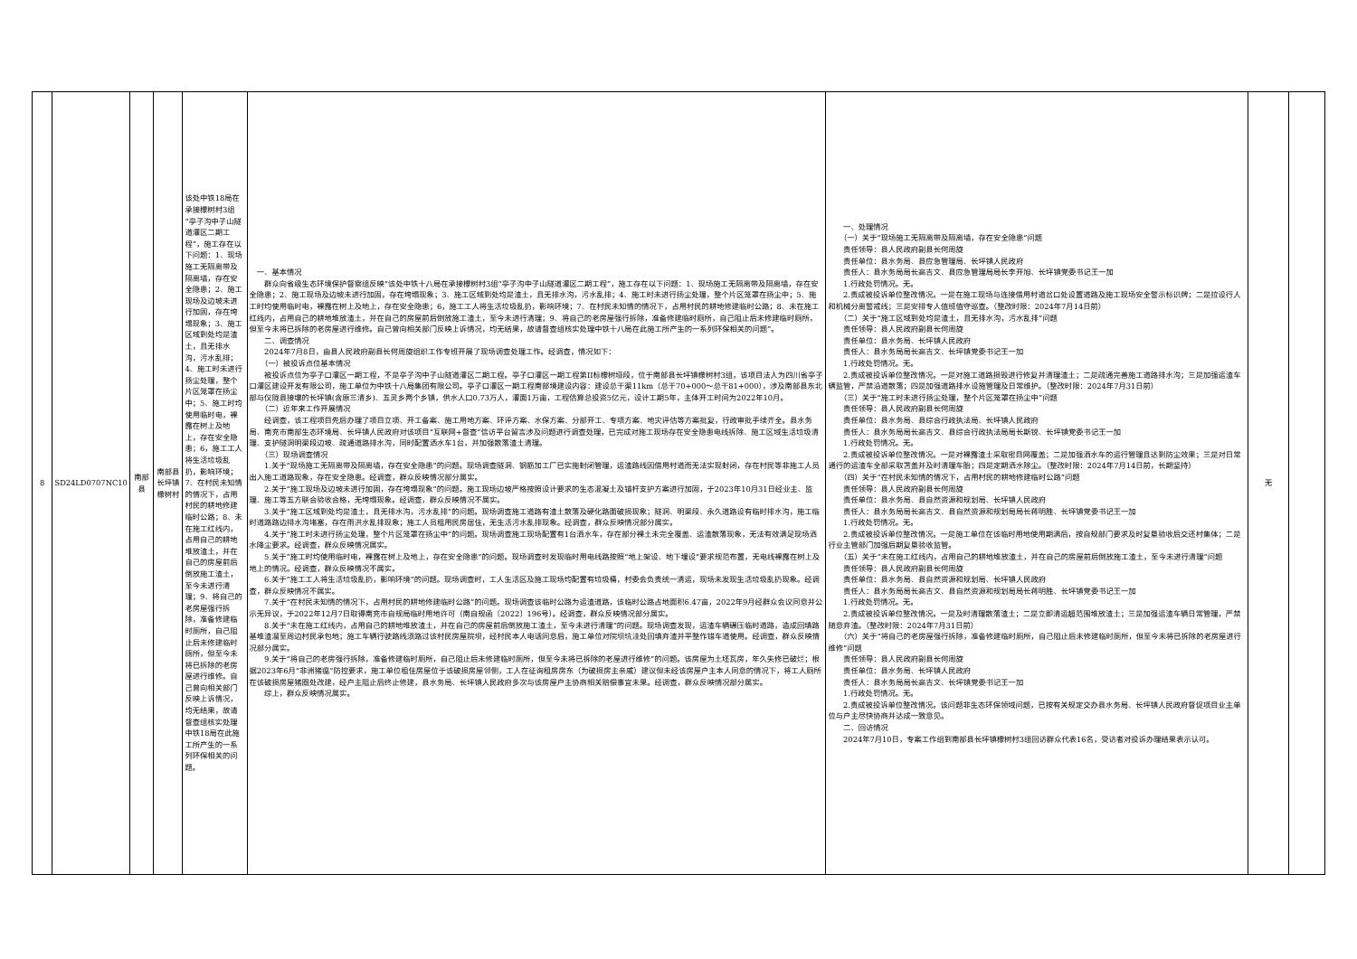| 8 | SD24LD0707NC10 | 南部县 | 南部县长坪镇檬树村 | 该处中铁18局在承接檬树村3组“亭子沟中子山隧道灌区二期工程”，施工存在以下问题：1、现场施工无隔离带及隔离墙，存在安全隐患；2、施工现场及边坡未进行加固，存在垮塌现象；3、施工区域到处均是渣土，且无排水沟，污水乱排；4、施工时未进行扬尘处理，整个片区笼罩在扬尘中；5、施工时均使用临时电，裸露在树上及地上，存在安全隐患；6，施工工人将生活垃圾乱扔，影响环境；7、在村民未知情的情况下，占用村民的耕地修建临时公路；8、未在施工红线内，占用自己的耕地堆放渣土，并在自己的房屋前后倒放施工渣土，至今未进行清理；9、将自己的老房屋强行拆除，准备修建临时厕所，自己阻止后未修建临时厕所，但至今未将已拆除的老房屋进行维修。自己曾向相关部门反映上诉情况，均无结果，故请督查组核实处理中铁18局在此施工所产生的一系列环保相关的问题。 | 一、基本情况 群众向省级生态环境保护督察组反映“该处中铁十八局在承接檬树村3组“亭子沟中子山隧道灌区二期工程”，施工存在以下问题：1、现场施工无隔离带及隔离墙，存在安全隐患；2、施工现场及边坡未进行加固，存在垮塌现象；3、施工区域到处均是渣土，且无排水沟，污水乱排；4、施工时未进行扬尘处理，整个片区笼罩在扬尘中；5、施工时均使用临时电，裸露在树上及地上，存在安全隐患；6，施工工人将生活垃圾乱扔，影响环境；7、在村民未知情的情况下，占用村民的耕地修建临时公路；8、未在施工红线内，占用自己的耕地堆放渣土，并在自己的房屋前后倒放施工渣土，至今未进行清理；9、将自己的老房屋强行拆除，准备修建临时厕所，自己阻止后未修建临时厕所，但至今未将已拆除的老房屋进行维修。自己曾向相关部门反映上诉情况，均无结果，故请督查组核实处理中铁十八局在此施工所产生的一系列环保相关的问题”。 二、调查情况 2024年7月8日，由县人民政府副县长何周旋组织工作专班开展了现场调查处理工作。经调查，情况如下： （一）被投诉点位基本情况 被投诉点位为亭子口灌区一期工程，不是亭子沟中子山隧道灌区二期工程。亭子口灌区一期工程第II标檬树垭段，位于南部县长坪镇檬树村3组，该项目法人为四川省亭子口灌区建设开发有限公司，施工单位为中铁十八局集团有限公司。亭子口灌区一期工程南部境建设内容：建设总干渠11km（总干70+000～总干81+000），涉及南部县东北部与仪陇县接壤的长坪镇(含原三清乡)、五灵乡两个乡镇，供水人口0.73万人，灌面1万亩，工程估算总投资5亿元，设计工期5年，主体开工时间为2022年10月。 （二）近年来工作开展情况 经调查，该工程项目先后办理了项目立项、开工备案、施工用地方案、环评方案、水保方案、分部开工、专项方案、地灾评估等方案批复，行政审批手续齐全。县水务局、南充市南部生态环境局、长坪镇人民政府对该项目“互联网+督查”信访平台留言涉及问题进行调查处理，已完成对施工现场存在安全隐患电线拆除、施工区域生活垃圾清理、支护隧洞明渠段边坡、疏通道路排水沟，同时配置洒水车1台，并加强散落渣土清理。 （三）现场调查情况 1.关于“现场施工无隔离带及隔离墙，存在安全隐患”的问题。现场调查隧洞、钢筋加工厂已实施封闭管理，运渣路线因借用村道而无法实现封闭，存在村民等非施工人员出入施工道路现象，存在安全隐患。经调查，群众反映情况部分属实。 2.关于“施工现场及边坡未进行加固，存在垮塌现象”的问题。施工现场边坡严格按照设计要求的生态混凝土及锚杆支护方案进行加固，于2023年10月31日经业主、监理、施工等五方联合验收合格，无垮塌现象。经调查，群众反映情况不属实。 3.关于“施工区域到处均是渣土，且无排水沟，污水乱排”的问题。现场调查施工道路有渣土散落及硬化路面破损现象；隧洞、明渠段、永久道路设有临时排水沟，施工临时道路路边排水沟堵塞，存在雨洪水乱排现象；施工人员租用民房居住，无生活污水乱排现象。经调查，群众反映情况部分属实。 4.关于“施工时未进行扬尘处理，整个片区笼罩在扬尘中”的问题。现场调查施工现场配置有1台洒水车，存在部分裸土未完全覆盖、运渣散落现象，无法有效满足现场洒水降尘要求。经调查，群众反映情况属实。 5.关于“施工时均使用临时电，裸露在树上及地上，存在安全隐患”的问题。现场调查时发现临时用电线路按照“地上架设、地下埋设”要求规范布置，无电线裸露在树上及地上的情况。经调查，群众反映情况不属实。 6.关于“施工工人将生活垃圾乱扔，影响环境”的问题。现场调查时，工人生活区及施工现场均配置有垃圾桶，村委会负责统一清运，现场未发现生活垃圾乱扔现象。经调查，群众反映情况不属实。 7.关于“在村民未知情的情况下，占用村民的耕地修建临时公路”的问题。现场调查该临时公路为运渣道路，该临时公路占地面积6.47亩，2022年9月经群众会议同意并公示无异议，于2022年12月7日取得南充市自规局临时用地许可（南自规函〔2022〕196号）。经调查，群众反映情况部分属实。 8.关于“未在施工红线内，占用自己的耕地堆放渣土，并在自己的房屋前后倒放施工渣土，至今未进行清理”的问题。现场调查发现，运渣车辆碾压临时道路，造成回填路基堆渣溜至周边村民承包地；施工车辆行驶路线须路过该村民房屋院坝，经村民本人电话同意后，施工单位对院坝坑洼处回填弃渣并平整作错车道使用。经调查，群众反映情况部分属实。 9.关于“将自己的老房强行拆除，准备修建临时厕所，自己阻止后未修建临时厕所，但至今未将已拆除的老屋进行维修”的问题。该房屋为土坯瓦房，年久失修已破烂；根据2023年6月“非洲猪瘟”防控要求，施工单位租住房屋位于该破损房屋邻侧，工人在征询租房房东（为破损房主亲戚）建议但未经该房屋户主本人同意的情况下，将工人厕所在该破损房屋猪圈处改建，经户主阻止后终止修建，县水务局、长坪镇人民政府多次与该房屋户主协商相关赔偿事宜未果。经调查，群众反映情况部分属实。 综上，群众反映情况属实。 | 一、处理情况 （一）关于“现场施工无隔离带及隔离墙，存在安全隐患”问题 责任领导：县人民政府副县长何周旋 责任单位：县水务局、县应急管理局、长坪镇人民政府 责任人：县水务局局长高吉文、县应急管理局局长李开旭、长坪镇党委书记王一加 1.行政处罚情况。无。 2.责成被投诉单位整改情况。一是在施工现场与连接借用村道岔口处设置道路及施工现场安全警示标识牌；二是拉设行人和机械分离警戒线；三是安排专人值班值守巡查。（整改时限：2024年7月14日前） （二）关于“施工区域到处均是渣土，且无排水沟，污水乱排”问题 责任领导：县人民政府副县长何周旋 责任单位：县水务局、长坪镇人民政府 责任人：县水务局局长高吉文、长坪镇党委书记王一加 1.行政处罚情况。无。 2.责成被投诉单位整改情况。一是对施工道路损毁进行修复并清理渣土；二是疏通完善施工道路排水沟；三是加强运渣车辆监管，严禁沿道散落；四是加强道路排水设施管理及日常维护。（整改时限：2024年7月31日前） （三）关于“施工时未进行扬尘处理，整个片区笼罩在扬尘中”问题 责任领导：县人民政府副县长何周旋 责任单位：县水务局、县综合行政执法局、长坪镇人民政府 责任人：县水务局局长高吉文、县综合行政执法局局长斯锐、长坪镇党委书记王一加 1.行政处罚情况。无。 2.责成被投诉单位整改情况。一是对裸露渣土采取密目网覆盖；二是加强洒水车的运行管理且达到防尘效果；三是对日常通行的运渣车全部采取苫盖并及时清理车胎；四是定期洒水除尘。（整改时限：2024年7月14日前，长期坚持） （四）关于“在村民未知情的情况下，占用村民的耕地修建临时公路”问题 责任领导：县人民政府副县长何周旋 责任单位：县水务局、县自然资源和规划局、长坪镇人民政府 责任人：县水务局局长高吉文、县自然资源和规划局局长蒋明胜、长坪镇党委书记王一加 1.行政处罚情况。无。 2.责成被投诉单位整改情况。一是施工单位在该临时用地使用期满后，按自规部门要求及时复垦验收后交还村集体；二是行业主管部门加强后期复垦验收监管。 （五）关于“未在施工红线内，占用自己的耕地堆放渣土，并在自己的房屋前后倒放施工渣土，至今未进行清理”问题 责任领导：县人民政府副县长何周旋 责任单位：县水务局、县自然资源和规划局、长坪镇人民政府 责任人：县水务局局长高吉文、县自然资源和规划局局长蒋明胜、长坪镇党委书记王一加 1.行政处罚情况。无。 2.责成被投诉单位整改情况。一是及时清理散落渣土；二是立即清运超范围堆放渣土；三是加强运渣车辆日常管理，严禁随意弃渣。（整改时限：2024年7月31日前） （六）关于“将自己的老房屋强行拆除，准备修建临时厕所，自己阻止后未修建临时厕所，但至今未将已拆除的老房屋进行维修”问题 责任领导：县人民政府副县长何周旋 责任单位：县水务局、长坪镇人民政府 责任人：县水务局局长高吉文、长坪镇党委书记王一加 1.行政处罚情况。无。 2.责成被投诉单位整改情况。该问题非生态环保领域问题，已按有关规定交办县水务局、长坪镇人民政府督促项目业主单位与户主尽快协商并达成一致意见。 二、回访情况 2024年7月10日，专案工作组到南部县长坪镇檬树村3组回访群众代表16名，受访者对投诉办理结果表示认可。 | 无 | |